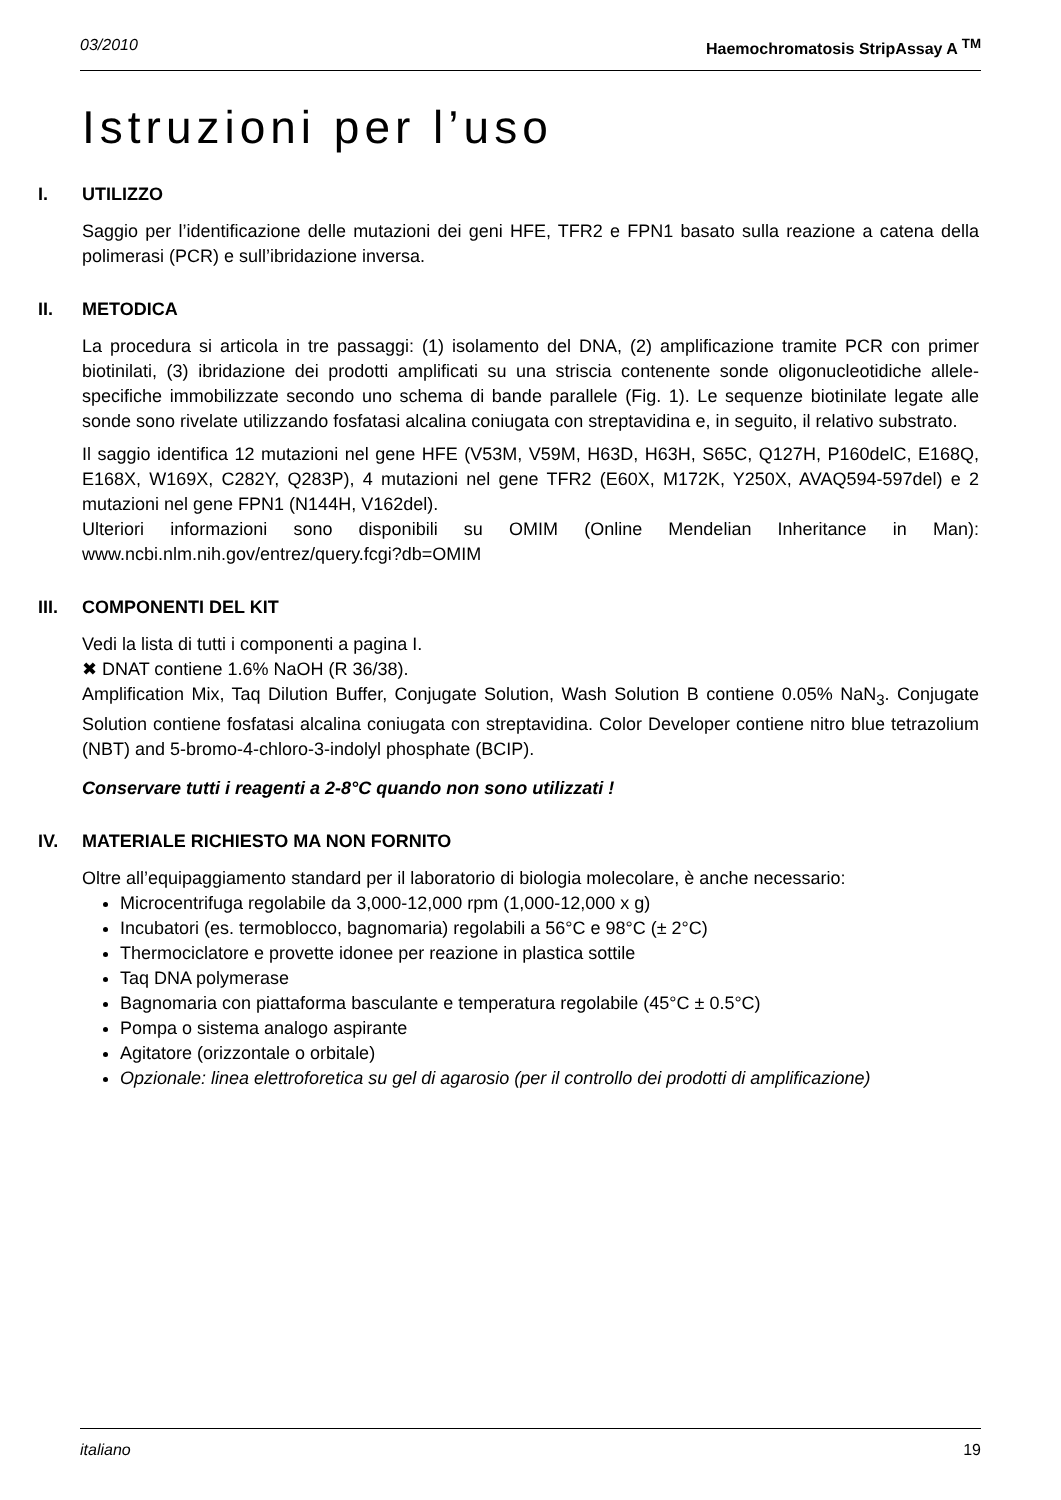03/2010 Haemochromatosis StripAssay A <sup>TM</sup>
Istruzioni per l’uso
I. UTILIZZO
Saggio per l’identificazione delle mutazioni dei geni HFE, TFR2 e FPN1 basato sulla reazione a catena della polimerasi (PCR) e sull’ibridazione inversa.
II. METODICA
La procedura si articola in tre passaggi: (1) isolamento del DNA, (2) amplificazione tramite PCR con primer biotinilati, (3) ibridazione dei prodotti amplificati su una striscia contenente sonde oligonucleotidiche allele-specifiche immobilizzate secondo uno schema di bande parallele (Fig. 1). Le sequenze biotinilate legate alle sonde sono rivelate utilizzando fosfatasi alcalina coniugata con streptavidina e, in seguito, il relativo substrato.
Il saggio identifica 12 mutazioni nel gene HFE (V53M, V59M, H63D, H63H, S65C, Q127H, P160delC, E168Q, E168X, W169X, C282Y, Q283P), 4 mutazioni nel gene TFR2 (E60X, M172K, Y250X, AVAQ594-597del) e 2 mutazioni nel gene FPN1 (N144H, V162del).
Ulteriori informazioni sono disponibili su OMIM (Online Mendelian Inheritance in Man): www.ncbi.nlm.nih.gov/entrez/query.fcgi?db=OMIM
III. COMPONENTI DEL KIT
Vedi la lista di tutti i componenti a pagina I.
✖ DNAT contiene 1.6% NaOH (R 36/38).
Amplification Mix, Taq Dilution Buffer, Conjugate Solution, Wash Solution B contiene 0.05% NaN<sub>3</sub>. Conjugate Solution contiene fosfatasi alcalina coniugata con streptavidina. Color Developer contiene nitro blue tetrazolium (NBT) and 5-bromo-4-chloro-3-indolyl phosphate (BCIP).
Conservare tutti i reagenti a 2-8°C quando non sono utilizzati !
IV. MATERIALE RICHIESTO MA NON FORNITO
Oltre all’equipaggiamento standard per il laboratorio di biologia molecolare, è anche necessario:
Microcentrifuga regolabile da 3,000-12,000 rpm (1,000-12,000 x g)
Incubatori (es. termoblocco, bagnomaria) regolabili a 56°C e 98°C (± 2°C)
Thermociclatore e provette idonee per reazione in plastica sottile
Taq DNA polymerase
Bagnomaria con piattaforma basculante e temperatura regolabile (45°C ± 0.5°C)
Pompa o sistema analogo aspirante
Agitatore (orizzontale o orbitale)
Opzionale: linea elettroforetica su gel di agarosio (per il controllo dei prodotti di amplificazione)
italiano 19